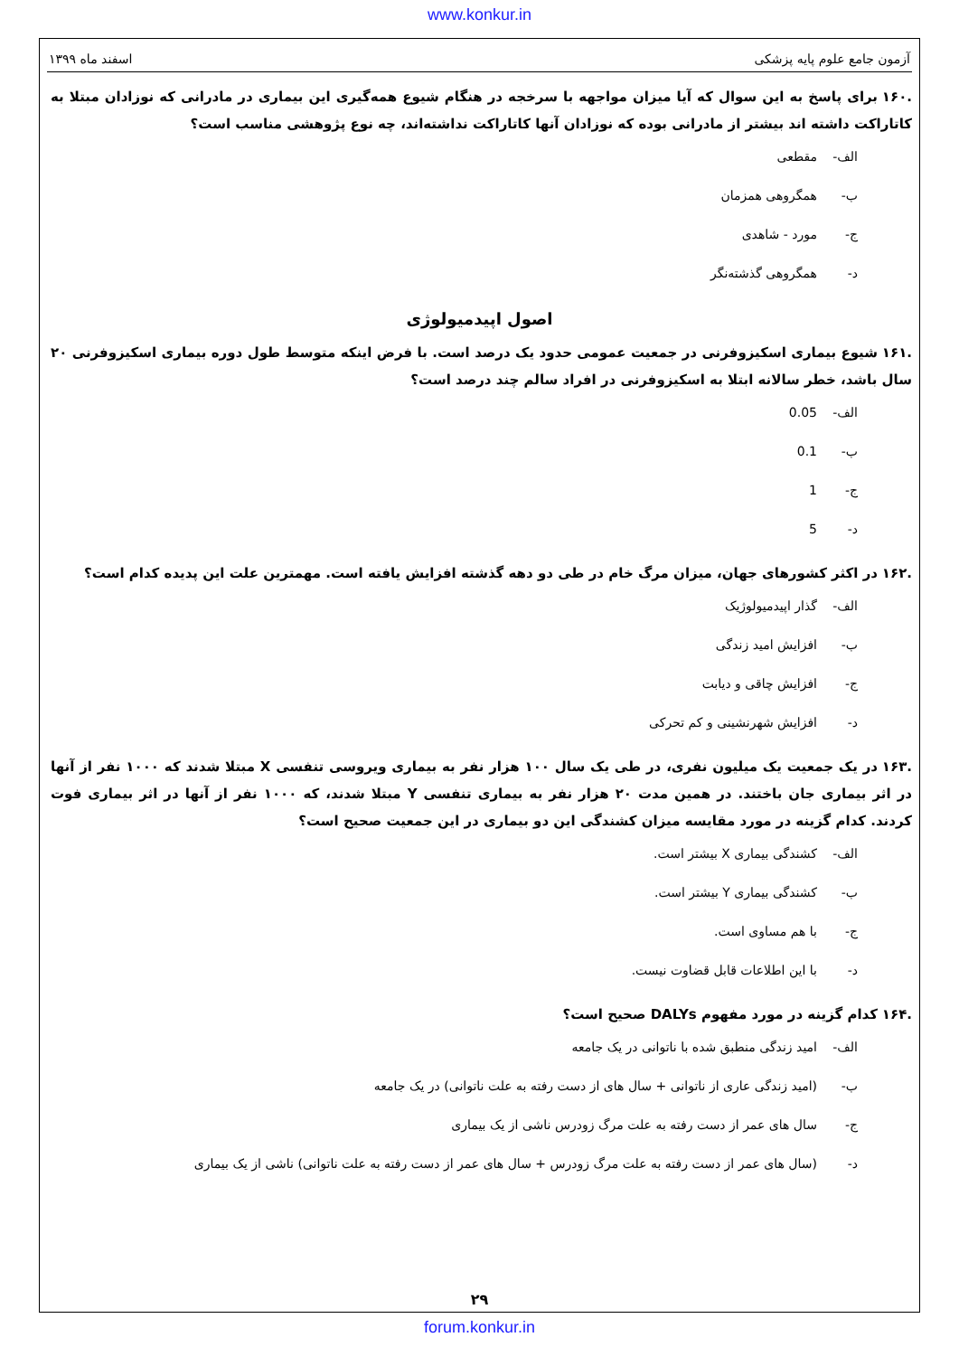www.konkur.in
آزمون جامع علوم پایه پزشکی اسفند ماه ۱۳۹۹
.۱۶۰ برای پاسخ به این سوال که آیا میزان مواجهه با سرخجه در هنگام شیوع همه‌گیری این بیماری در مادرانی که نوزادان مبتلا به کاتاراکت داشته اند بیشتر از مادرانی بوده که نوزادان آنها کاتاراکت نداشته‌اند، چه نوع پژوهشی مناسب است؟
الف- مقطعی
ب- همگروهی همزمان
ج- مورد - شاهدی
د- همگروهی گذشته‌نگر
اصول اپیدمیولوژی
.۱۶۱ شیوع بیماری اسکیزوفرنی در جمعیت عمومی حدود یک درصد است. با فرض اینکه متوسط طول دوره بیماری اسکیزوفرنی ۲۰ سال باشد، خطر سالانه ابتلا به اسکیزوفرنی در افراد سالم چند درصد است؟
الف- 0.05
ب- 0.1
ج- 1
د- 5
.۱۶۲ در اکثر کشورهای جهان، میزان مرگ خام در طی دو دهه گذشته افزایش یافته است. مهمترین علت این پدیده کدام است؟
الف- گذار اپیدمیولوژیک
ب- افزایش امید زندگی
ج- افزایش چاقی و دیابت
د- افزایش شهرنشینی و کم تحرکی
.۱۶۳ در یک جمعیت یک میلیون نفری، در طی یک سال ۱۰۰ هزار نفر به بیماری ویروسی تنفسی X مبتلا شدند که ۱۰۰۰ نفر از آنها در اثر بیماری جان باختند. در همین مدت ۲۰ هزار نفر به بیماری تنفسی Y مبتلا شدند، که ۱۰۰۰ نفر از آنها در اثر بیماری فوت کردند. کدام گزینه در مورد مقایسه میزان کشندگی این دو بیماری در این جمعیت صحیح است؟
الف- کشندگی بیماری X بیشتر است.
ب- کشندگی بیماری Y بیشتر است.
ج- با هم مساوی است.
د- با این اطلاعات قابل قضاوت نیست.
.۱۶۴ کدام گزینه در مورد مفهوم DALYs صحیح است؟
الف- امید زندگی منطبق شده با ناتوانی در یک جامعه
ب- (امید زندگی عاری از ناتوانی + سال های از دست رفته به علت ناتوانی) در یک جامعه
ج- سال های عمر از دست رفته به علت مرگ زودرس ناشی از یک بیماری
د- (سال های عمر از دست رفته به علت مرگ زودرس + سال های عمر از دست رفته به علت ناتوانی) ناشی از یک بیماری
۲۹
forum.konkur.in